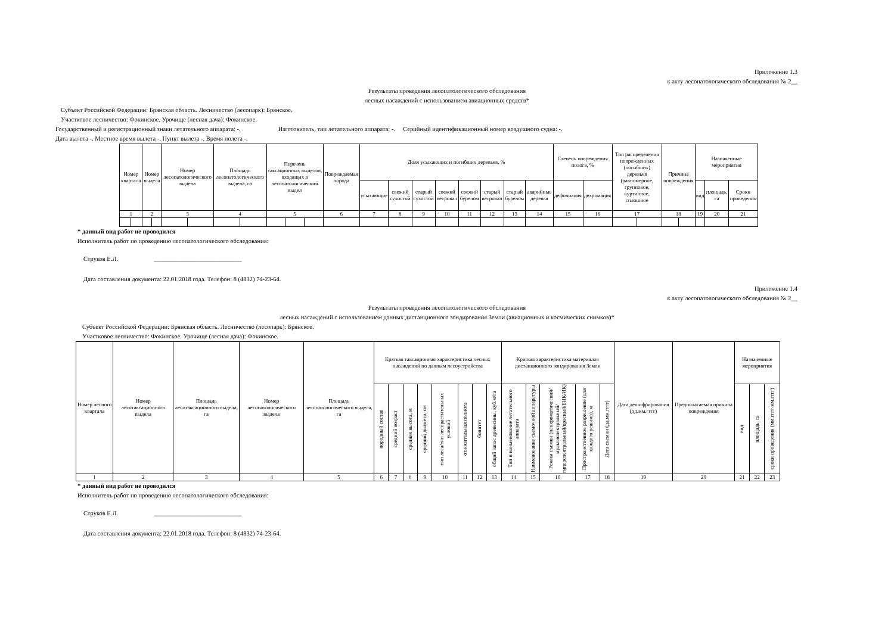Приложение 1.3
к акту лесопатологического обследования № 2__
Результаты проведения лесопатологического обследования
лесных насаждений с использованием авиационных средств*
Субъект Российской Федерации: Брянская область. Лесничество (лесопарк): Брянское.
Участковое лесничество: Фокинское. Урочище (лесная дача): Фокинское.
Государственный и регистрационный знаки летательного аппарата: -. Изготовитель, тип летательного аппарата: -. Серийный идентификационный номер воздушного судна: -.
Дата вылета -. Местное время вылета -. Пункт вылета -. Время полета -.
| Номер квартала | | Номер выдела | | Номер лесопатологического выдела | | Площадь лесопатологического выдела, га | | Перечень таксационных выделов, входящих в лесопатологический выдел | | | Повреждаемая порода | Доля усыхающих и погибших деревьев, % | | | | | | | | Степень повреждения полога, % | | Тип распределения поврежденных (погибших) деревьев (равномерное, групповое, куртинное, сплошное | | Причина повреждения | | Назначенные мероприятия | | |
| --- | --- | --- | --- | --- | --- | --- | --- | --- | --- | --- | --- | --- | --- | --- | --- | --- | --- | --- | --- | --- | --- | --- | --- | --- | --- | --- | --- | --- |
| | | | | | | | | | | | | усыхающие | свежий сухостой | старый сухостой | свежий ветровал | свежий бурелом | старый ветровал | старый бурелом | аварийные деревья | дефолиация | дехромация | | | | | вид | площадь, га | Сроки проведения |
| 1 | | 2 | | 3 | | 4 | | 5 | | | 6 | 7 | 8 | 9 | 10 | 11 | 12 | 13 | 14 | 15 | 16 | 17 | | 18 | | 19 | 20 | 21 |
* данный вид работ не проводился
Исполнитель работ по проведению лесопатологического обследования:
Струков Е.Л. ____________________________
Дата составления документа: 22.01.2018 года. Телефон: 8 (4832) 74-23-64.
Приложение 1.4
к акту лесопатологического обследования № 2__
Результаты проведения лесопатологического обследования
лесных насаждений с использованием данных дистанционного зондирования Земли (авиационных и космических снимков)*
Субъект Российской Федерации: Брянская область. Лесничество (лесопарк): Брянское.
Участковое лесничество: Фокинское. Урочище (лесная дача): Фокинское.
| Номер лесного квартала | Номер лесотаксационного выдела | Площадь лесотаксационного выдела, га | Номер лесопатологического выдела | Площадь лесопатологического выдела, га | Краткая таксационная характеристика лесных насаждений по данным лесоустройства | | | | | | | | Краткая характеристика материалов дистанционного зондирования Земли | | | | | Дата дешифрирования (дд.мм.гггг) | Предполагаемая причина повреждения | Назначенные мероприятия | | |
| --- | --- | --- | --- | --- | --- | --- | --- | --- | --- | --- | --- | --- | --- | --- | --- | --- | --- | --- | --- | --- | --- | --- |
| | | | | | породный состав | средний возраст | средняя высота, м | средний диаметр, см | тип леса/тип лесорастительных условий | относительная полнота | бонитет | общий запас древесины, куб.м/га | Тип и наименование летательного аппарата | Наименование съемочной аппаратуры | Режим съемки (панхроматический/мультиспектральный/гиперспектральный/красный/БИК/ИК) | Пространственное разрешение (для каждого режима), м | Дата съемки (дд.мм.гггг) | | | вид | площадь, га | сроки проведения (мм.гггг-мм.гггг) |
| 1 | 2 | 3 | 4 | 5 | 6 | 7 | 8 | 9 | 10 | 11 | 12 | 13 | 14 | 15 | 16 | 17 | 18 | 19 | 20 | 21 | 22 | 23 |
* данный вид работ не проводился
Исполнитель работ по проведению лесопатологического обследования:
Струков Е.Л. ____________________________
Дата составления документа: 22.01.2018 года. Телефон: 8 (4832) 74-23-64.